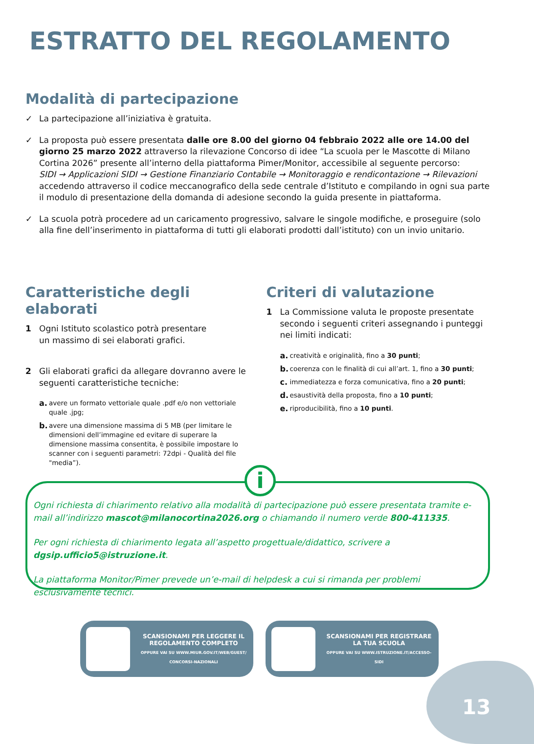ESTRATTO DEL REGOLAMENTO
Modalità di partecipazione
✓ La partecipazione all’iniziativa è gratuita.
✓ La proposta può essere presentata dalle ore 8.00 del giorno 04 febbraio 2022 alle ore 14.00 del giorno 25 marzo 2022 attraverso la rilevazione Concorso di idee “La scuola per le Mascotte di Milano Cortina 2026” presente all’interno della piattaforma Pimer/Monitor, accessibile al seguente percorso:
SIDI → Applicazioni SIDI → Gestione Finanziario Contabile → Monitoraggio e rendicontazione → Rilevazioni accedendo attraverso il codice meccanografico della sede centrale d’Istituto e compilando in ogni sua parte il modulo di presentazione della domanda di adesione secondo la guida presente in piattaforma.
✓ La scuola potrà procedere ad un caricamento progressivo, salvare le singole modifiche, e proseguire (solo alla fine dell’inserimento in piattaforma di tutti gli elaborati prodotti dall’istituto) con un invio unitario.
Caratteristiche degli elaborati
1 Ogni Istituto scolastico potrà presentare
un massimo di sei elaborati grafici.
2 Gli elaborati grafici da allegare dovranno avere le seguenti caratteristiche tecniche:
a. avere un formato vettoriale quale .pdf e/o non vettoriale quale .jpg;
b. avere una dimensione massima di 5 MB (per limitare le dimensioni dell’immagine ed evitare di superare la dimensione massima consentita, è possibile impostare lo scanner con i seguenti parametri: 72dpi - Qualità del file "media”).
Criteri di valutazione
1 La Commissione valuta le proposte presentate secondo i seguenti criteri assegnando i punteggi nei limiti indicati:
a. creatività e originalità, fino a 30 punti;
b. coerenza con le finalità di cui all’art. 1, fino a 30 punti;
c. immediatezza e forza comunicativa, fino a 20 punti;
d. esaustività della proposta, fino a 10 punti;
e. riproducibilità, fino a 10 punti.
Ogni richiesta di chiarimento relativo alla modalità di partecipazione può essere presentata tramite e-mail all’indirizzo mascot@milanocortina2026.org o chiamando il numero verde 800-411335.
Per ogni richiesta di chiarimento legata all’aspetto progettuale/didattico, scrivere a dgsip.ufficio5@istruzione.it.
La piattaforma Monitor/Pimer prevede un’e-mail di helpdesk a cui si rimanda per problemi esclusivamente tecnici.
i
SCANSIONAMI PER LEGGERE IL REGOLAMENTO COMPLETO
OPPURE VAI SU WWW.MIUR.GOV.IT/WEB/GUEST/ CONCORSI-NAZIONALI
SCANSIONAMI PER REGISTRARE LA TUA SCUOLA
OPPURE VAI SU WWW.ISTRUZIONE.IT/ACCESSO-SIDI
13